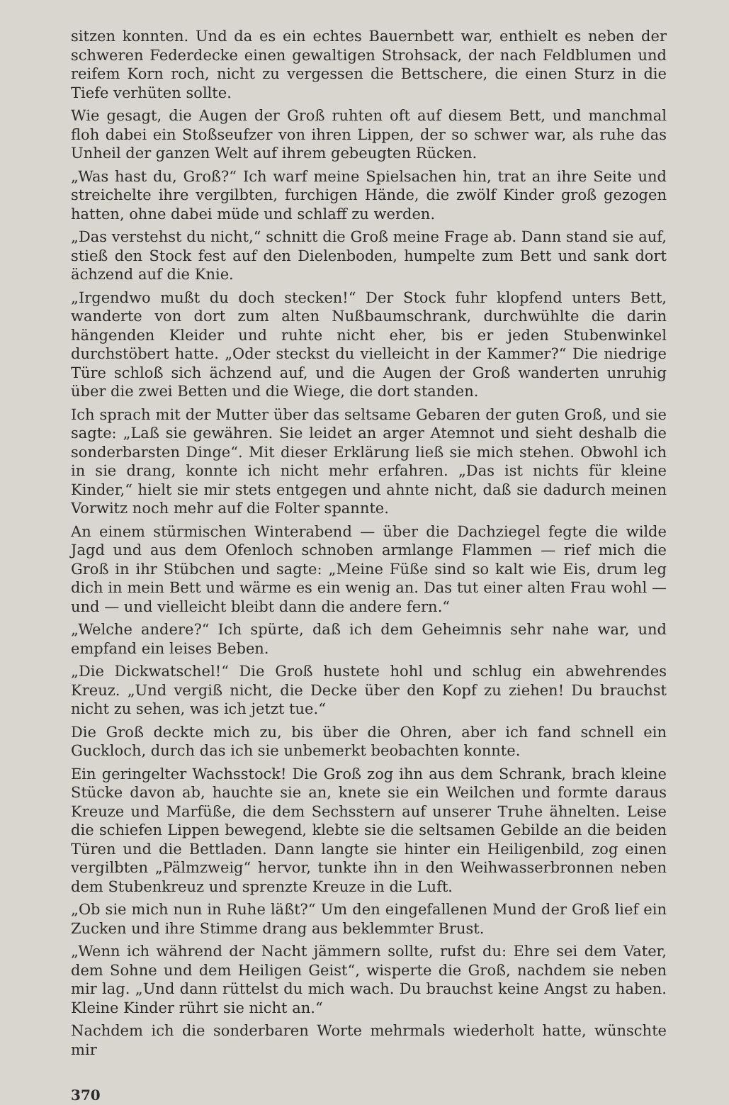sitzen konnten. Und da es ein echtes Bauernbett war, enthielt es neben der schweren Federdecke einen gewaltigen Strohsack, der nach Feldblumen und reifem Korn roch, nicht zu vergessen die Bettschere, die einen Sturz in die Tiefe verhüten sollte.
Wie gesagt, die Augen der Groß ruhten oft auf diesem Bett, und manchmal floh dabei ein Stoßseufzer von ihren Lippen, der so schwer war, als ruhe das Unheil der ganzen Welt auf ihrem gebeugten Rücken.
„Was hast du, Groß?“ Ich warf meine Spielsachen hin, trat an ihre Seite und streichelte ihre vergilbten, furchigen Hände, die zwölf Kinder groß gezogen hatten, ohne dabei müde und schlaff zu werden.
„Das verstehst du nicht,“ schnitt die Groß meine Frage ab. Dann stand sie auf, stieß den Stock fest auf den Dielenboden, humpelte zum Bett und sank dort ächzend auf die Knie.
„Irgendwo mußt du doch stecken!“ Der Stock fuhr klopfend unters Bett, wanderte von dort zum alten Nußbaumschrank, durchwühlte die darin hängenden Kleider und ruhte nicht eher, bis er jeden Stubenwinkel durchstöbert hatte. „Oder steckst du vielleicht in der Kammer?“ Die niedrige Türe schloß sich ächzend auf, und die Augen der Groß wanderten unruhig über die zwei Betten und die Wiege, die dort standen.
Ich sprach mit der Mutter über das seltsame Gebaren der guten Groß, und sie sagte: „Laß sie gewähren. Sie leidet an arger Atemnot und sieht deshalb die sonderbarsten Dinge“. Mit dieser Erklärung ließ sie mich stehen. Obwohl ich in sie drang, konnte ich nicht mehr erfahren. „Das ist nichts für kleine Kinder,“ hielt sie mir stets entgegen und ahnte nicht, daß sie dadurch meinen Vorwitz noch mehr auf die Folter spannte.
An einem stürmischen Winterabend — über die Dachziegel fegte die wilde Jagd und aus dem Ofenloch schnoben armlange Flammen — rief mich die Groß in ihr Stübchen und sagte: „Meine Füße sind so kalt wie Eis, drum leg dich in mein Bett und wärme es ein wenig an. Das tut einer alten Frau wohl — und — und vielleicht bleibt dann die andere fern.“
„Welche andere?“ Ich spürte, daß ich dem Geheimnis sehr nahe war, und empfand ein leises Beben.
„Die Dickwatschel!“ Die Groß hustete hohl und schlug ein abwehrendes Kreuz. „Und vergiß nicht, die Decke über den Kopf zu ziehen! Du brauchst nicht zu sehen, was ich jetzt tue.“
Die Groß deckte mich zu, bis über die Ohren, aber ich fand schnell ein Guckloch, durch das ich sie unbemerkt beobachten konnte.
Ein geringelter Wachsstock! Die Groß zog ihn aus dem Schrank, brach kleine Stücke davon ab, hauchte sie an, knete sie ein Weilchen und formte daraus Kreuze und Marfüße, die dem Sechsstern auf unserer Truhe ähnelten. Leise die schiefen Lippen bewegend, klebte sie die seltsamen Gebilde an die beiden Türen und die Bettladen. Dann langte sie hinter ein Heiligenbild, zog einen vergilbten „Pälmzweig“ hervor, tunkte ihn in den Weihwasserbronnen neben dem Stubenkreuz und sprenzte Kreuze in die Luft.
„Ob sie mich nun in Ruhe läßt?“ Um den eingefallenen Mund der Groß lief ein Zucken und ihre Stimme drang aus beklemmter Brust.
„Wenn ich während der Nacht jämmern sollte, rufst du: Ehre sei dem Vater, dem Sohne und dem Heiligen Geist“, wisperte die Groß, nachdem sie neben mir lag. „Und dann rüttelst du mich wach. Du brauchst keine Angst zu haben. Kleine Kinder rührt sie nicht an.“
Nachdem ich die sonderbaren Worte mehrmals wiederholt hatte, wünschte mir
370